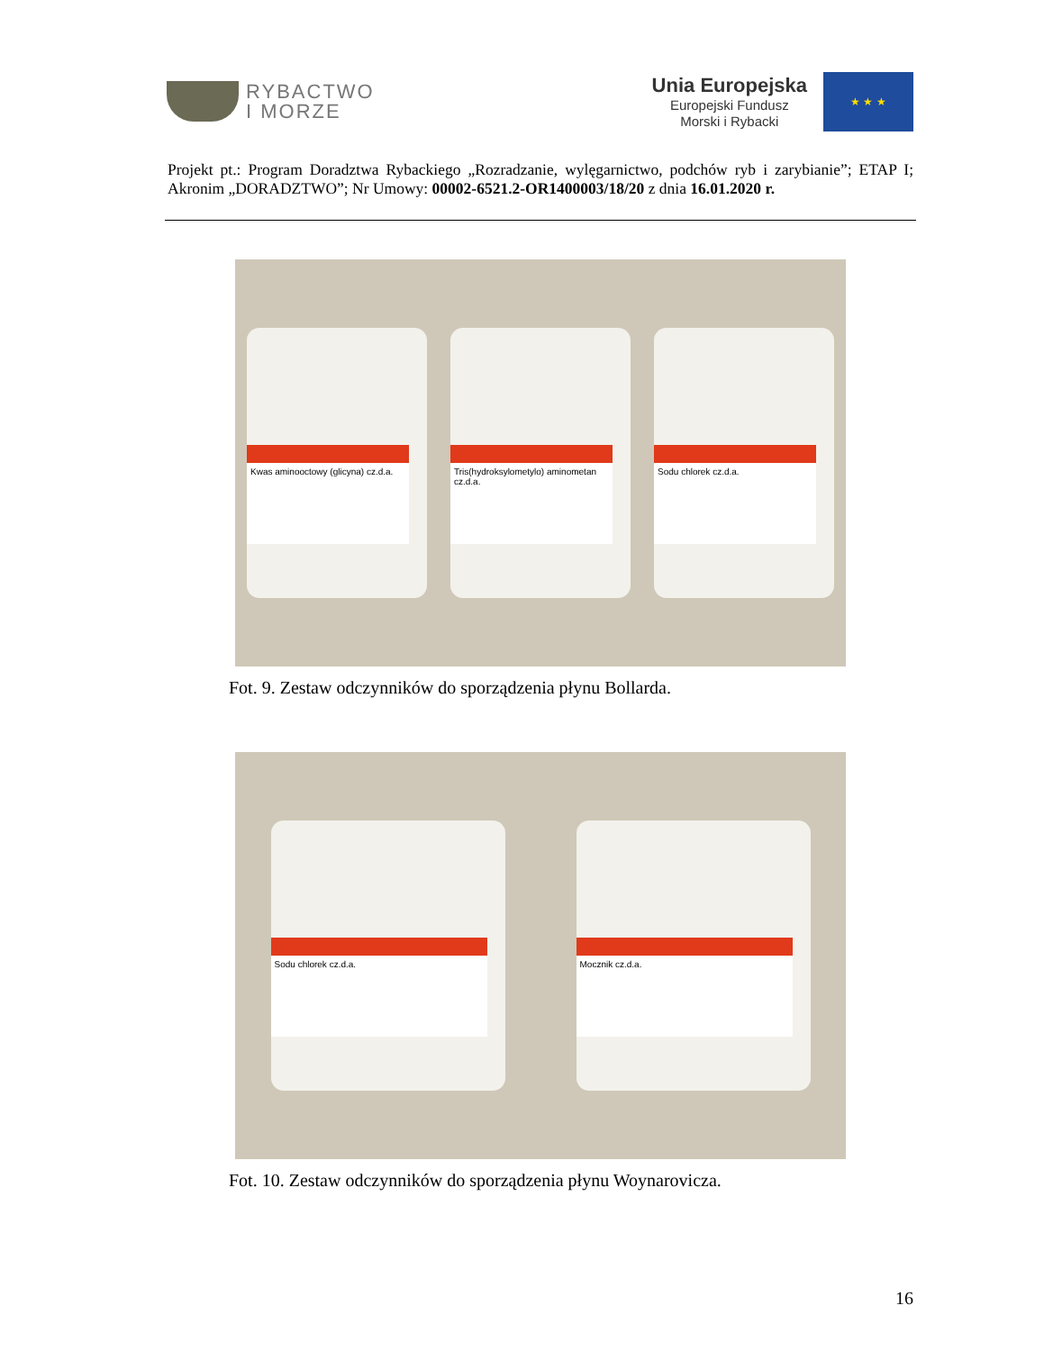RYBACTWO
I MORZE
Unia Europejska
Europejski Fundusz
Morski i Rybacki
★ ★ ★
Projekt pt.: Program Doradztwa Rybackiego „Rozradzanie, wylęgarnictwo, podchów ryb i zarybianie”; ETAP I; Akronim „DORADZTWO”; Nr Umowy: 00002-6521.2-OR1400003/18/20 z dnia 16.01.2020 r.
Kwas aminooctowy (glicyna) cz.d.a.
Tris(hydroksylometylo) aminometan cz.d.a.
Sodu chlorek cz.d.a.
Fot. 9. Zestaw odczynników do sporządzenia płynu Bollarda.
Sodu chlorek cz.d.a.
Mocznik cz.d.a.
Fot. 10. Zestaw odczynników do sporządzenia płynu Woynarovicza.
16